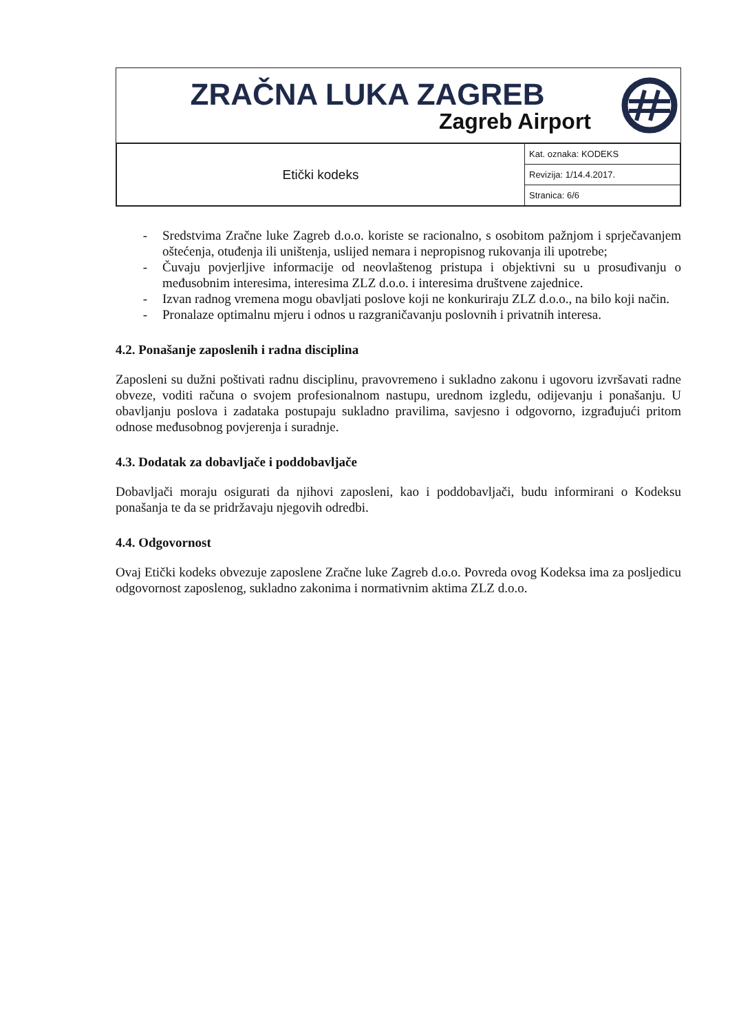ZRAČNA LUKA ZAGREB
Zagreb Airport
| Etički kodeks | Kat. oznaka: KODEKS |
| | Revizija: 1/14.4.2017. |
| | Stranica: 6/6 |
- Sredstvima Zračne luke Zagreb d.o.o. koriste se racionalno, s osobitom pažnjom i sprječavanjem oštećenja, otuđenja ili uništenja, uslijed nemara i nepropisnog rukovanja ili upotrebe;
- Čuvaju povjerljive informacije od neovlaštenog pristupa i objektivni su u prosuđivanju o međusobnim interesima, interesima ZLZ d.o.o. i interesima društvene zajednice.
- Izvan radnog vremena mogu obavljati poslove koji ne konkuriraju ZLZ d.o.o., na bilo koji način.
- Pronalaze optimalnu mjeru i odnos u razgraničavanju poslovnih i privatnih interesa.
4.2. Ponašanje zaposlenih i radna disciplina
Zaposleni su dužni poštivati radnu disciplinu, pravovremeno i sukladno zakonu i ugovoru izvršavati radne obveze, voditi računa o svojem profesionalnom nastupu, urednom izgledu, odijevanju i ponašanju. U obavljanju poslova i zadataka postupaju sukladno pravilima, savjesno i odgovorno, izgrađujući pritom odnose međusobnog povjerenja i suradnje.
4.3. Dodatak za dobavljače i poddobavljače
Dobavljači moraju osigurati da njihovi zaposleni, kao i poddobavljači, budu informirani o Kodeksu ponašanja te da se pridržavaju njegovih odredbi.
4.4. Odgovornost
Ovaj Etički kodeks obvezuje zaposlene Zračne luke Zagreb d.o.o. Povreda ovog Kodeksa ima za posljedicu odgovornost zaposlenog, sukladno zakonima i normativnim aktima ZLZ d.o.o.